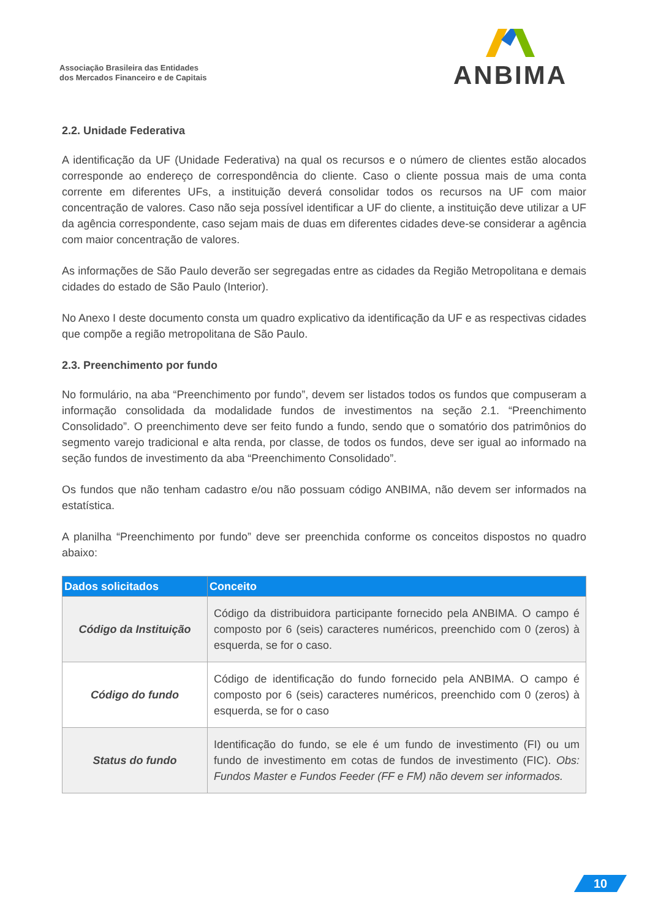Associação Brasileira das Entidades
dos Mercados Financeiro e de Capitais
ANBIMA
2.2. Unidade Federativa
A identificação da UF (Unidade Federativa) na qual os recursos e o número de clientes estão alocados corresponde ao endereço de correspondência do cliente. Caso o cliente possua mais de uma conta corrente em diferentes UFs, a instituição deverá consolidar todos os recursos na UF com maior concentração de valores. Caso não seja possível identificar a UF do cliente, a instituição deve utilizar a UF da agência correspondente, caso sejam mais de duas em diferentes cidades deve-se considerar a agência com maior concentração de valores.
As informações de São Paulo deverão ser segregadas entre as cidades da Região Metropolitana e demais cidades do estado de São Paulo (Interior).
No Anexo I deste documento consta um quadro explicativo da identificação da UF e as respectivas cidades que compõe a região metropolitana de São Paulo.
2.3. Preenchimento por fundo
No formulário, na aba “Preenchimento por fundo”, devem ser listados todos os fundos que compuseram a informação consolidada da modalidade fundos de investimentos na seção 2.1. “Preenchimento Consolidado”. O preenchimento deve ser feito fundo a fundo, sendo que o somatório dos patrimônios do segmento varejo tradicional e alta renda, por classe, de todos os fundos, deve ser igual ao informado na seção fundos de investimento da aba “Preenchimento Consolidado”.
Os fundos que não tenham cadastro e/ou não possuam código ANBIMA, não devem ser informados na estatística.
A planilha “Preenchimento por fundo” deve ser preenchida conforme os conceitos dispostos no quadro abaixo:
| Dados solicitados | Conceito |
| --- | --- |
| Código da Instituição | Código da distribuidora participante fornecido pela ANBIMA. O campo é composto por 6 (seis) caracteres numéricos, preenchido com 0 (zeros) à esquerda, se for o caso. |
| Código do fundo | Código de identificação do fundo fornecido pela ANBIMA. O campo é composto por 6 (seis) caracteres numéricos, preenchido com 0 (zeros) à esquerda, se for o caso |
| Status do fundo | Identificação do fundo, se ele é um fundo de investimento (FI) ou um fundo de investimento em cotas de fundos de investimento (FIC). Obs: Fundos Master e Fundos Feeder (FF e FM) não devem ser informados. |
10